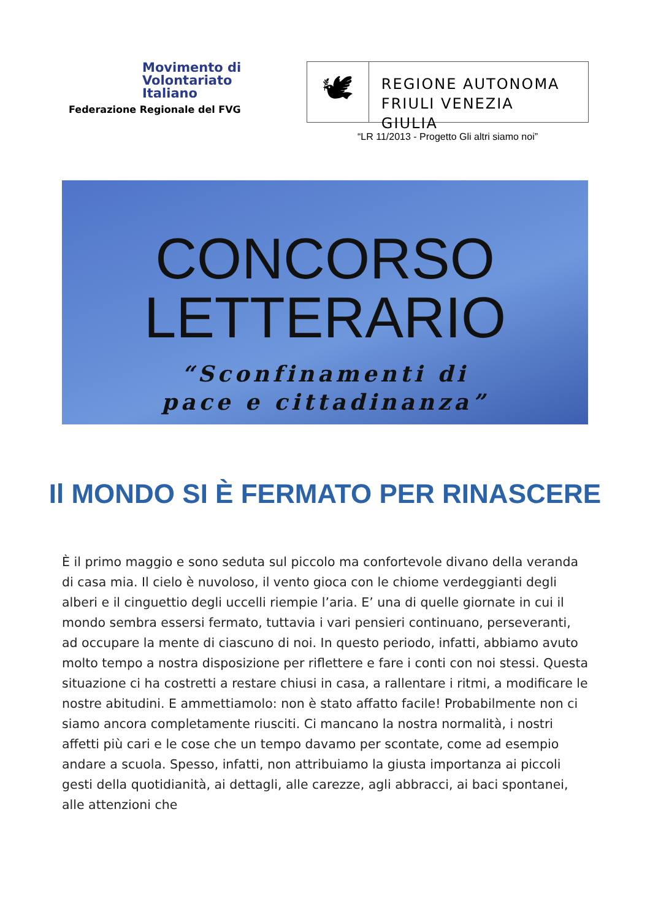Movimento di
Volontariato
Italiano
Federazione Regionale del FVG
🕊
REGIONE AUTONOMA
FRIULI VENEZIA GIULIA
“LR 11/2013 - Progetto Gli altri siamo noi”
CONCORSO
LETTERARIO
“Sconfinamenti di
pace e cittadinanza”
Il MONDO SI È FERMATO PER RINASCERE
È il primo maggio e sono seduta sul piccolo ma confortevole divano della veranda di casa mia. Il cielo è nuvoloso, il vento gioca con le chiome verdeggianti degli alberi e il cinguettio degli uccelli riempie l’aria. E’ una di quelle giornate in cui il mondo sembra essersi fermato, tuttavia i vari pensieri continuano, perseveranti, ad occupare la mente di ciascuno di noi. In questo periodo, infatti, abbiamo avuto molto tempo a nostra disposizione per riflettere e fare i conti con noi stessi. Questa situazione ci ha costretti a restare chiusi in casa, a rallentare i ritmi, a modificare le nostre abitudini. E ammettiamolo: non è stato affatto facile! Probabilmente non ci siamo ancora completamente riusciti. Ci mancano la nostra normalità, i nostri affetti più cari e le cose che un tempo davamo per scontate, come ad esempio andare a scuola. Spesso, infatti, non attribuiamo la giusta importanza ai piccoli gesti della quotidianità, ai dettagli, alle carezze, agli abbracci, ai baci spontanei, alle attenzioni che